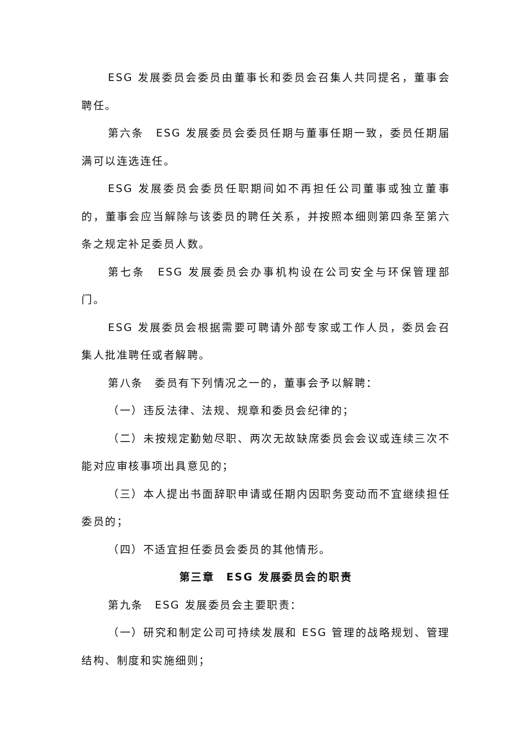ESG 发展委员会委员由董事长和委员会召集人共同提名，董事会聘任。
第六条　ESG 发展委员会委员任期与董事任期一致，委员任期届满可以连选连任。
ESG 发展委员会委员任职期间如不再担任公司董事或独立董事的，董事会应当解除与该委员的聘任关系，并按照本细则第四条至第六条之规定补足委员人数。
第七条　ESG 发展委员会办事机构设在公司安全与环保管理部门。
ESG 发展委员会根据需要可聘请外部专家或工作人员，委员会召集人批准聘任或者解聘。
第八条　委员有下列情况之一的，董事会予以解聘：
（一）违反法律、法规、规章和委员会纪律的；
（二）未按规定勤勉尽职、两次无故缺席委员会会议或连续三次不能对应审核事项出具意见的；
（三）本人提出书面辞职申请或任期内因职务变动而不宜继续担任委员的；
（四）不适宜担任委员会委员的其他情形。
第三章　ESG 发展委员会的职责
第九条　ESG 发展委员会主要职责：
（一）研究和制定公司可持续发展和 ESG 管理的战略规划、管理结构、制度和实施细则；